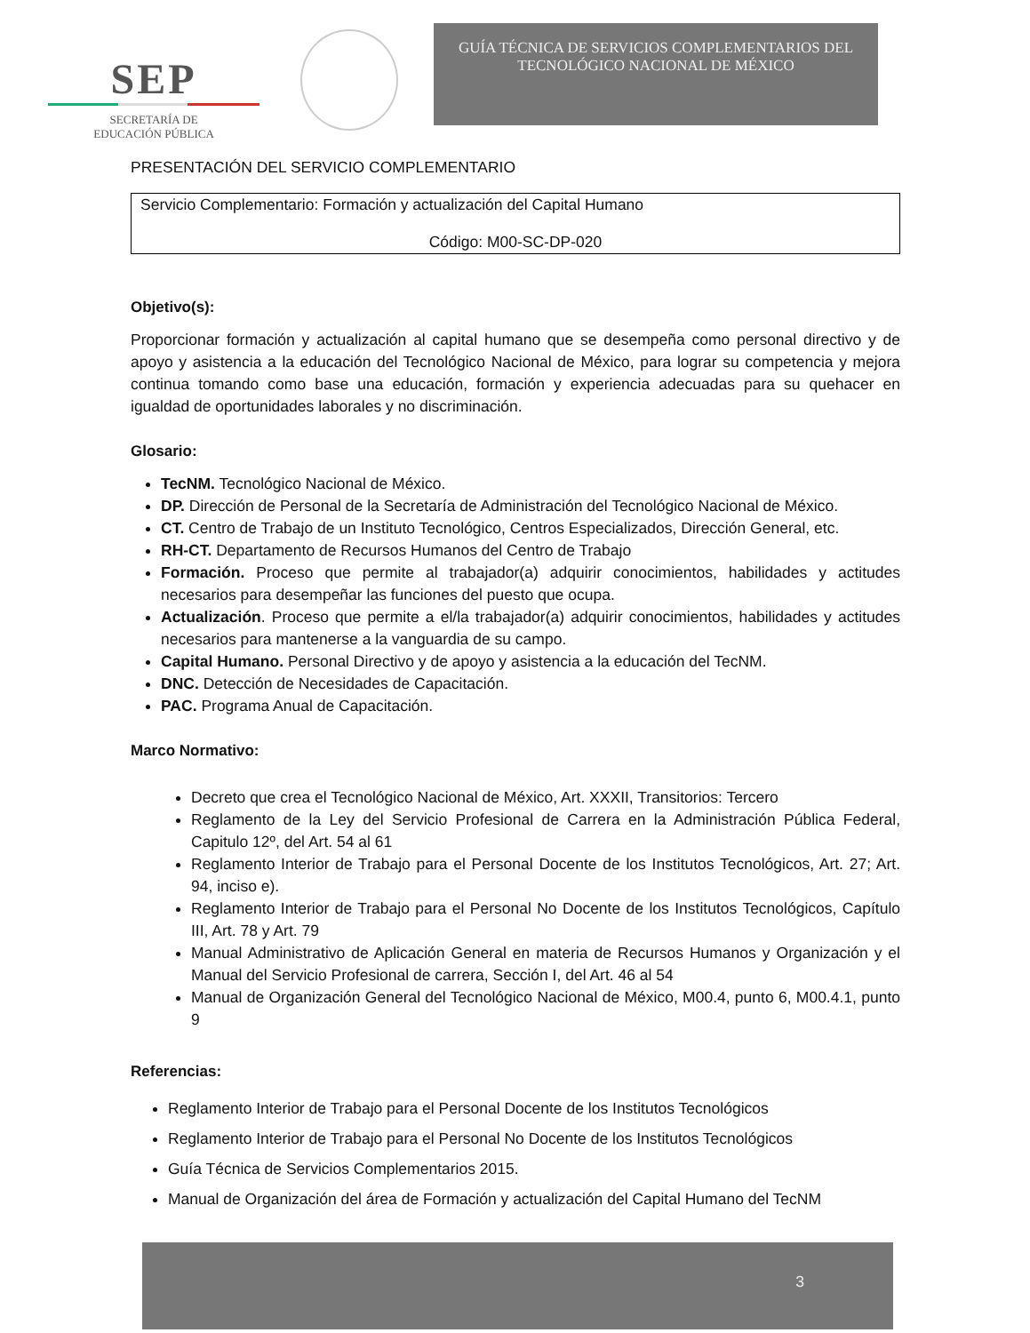SEP
SECRETARÍA DE
EDUCACIÓN PÚBLICA
GUÍA TÉCNICA DE SERVICIOS COMPLEMENTARIOS DEL
TECNOLÓGICO NACIONAL DE MÉXICO
PRESENTACIÓN DEL SERVICIO COMPLEMENTARIO
Servicio Complementario: Formación y actualización del Capital Humano
Código: M00-SC-DP-020
Objetivo(s):
Proporcionar formación y actualización al capital humano que se desempeña como personal directivo y de apoyo y asistencia a la educación del Tecnológico Nacional de México, para lograr su competencia y mejora continua tomando como base una educación, formación y experiencia adecuadas para su quehacer en igualdad de oportunidades laborales y no discriminación.
Glosario:
TecNM. Tecnológico Nacional de México.
DP. Dirección de Personal de la Secretaría de Administración del Tecnológico Nacional de México.
CT. Centro de Trabajo de un Instituto Tecnológico, Centros Especializados, Dirección General, etc.
RH-CT. Departamento de Recursos Humanos del Centro de Trabajo
Formación. Proceso que permite al trabajador(a) adquirir conocimientos, habilidades y actitudes necesarios para desempeñar las funciones del puesto que ocupa.
Actualización. Proceso que permite a el/la trabajador(a) adquirir conocimientos, habilidades y actitudes necesarios para mantenerse a la vanguardia de su campo.
Capital Humano. Personal Directivo y de apoyo y asistencia a la educación del TecNM.
DNC. Detección de Necesidades de Capacitación.
PAC. Programa Anual de Capacitación.
Marco Normativo:
Decreto que crea el Tecnológico Nacional de México, Art. XXXII, Transitorios: Tercero
Reglamento de la Ley del Servicio Profesional de Carrera en la Administración Pública Federal, Capitulo 12º, del Art. 54 al 61
Reglamento Interior de Trabajo para el Personal Docente de los Institutos Tecnológicos, Art. 27; Art. 94, inciso e).
Reglamento Interior de Trabajo para el Personal No Docente de los Institutos Tecnológicos, Capítulo III, Art. 78 y Art. 79
Manual Administrativo de Aplicación General en materia de Recursos Humanos y Organización y el Manual del Servicio Profesional de carrera, Sección I, del Art. 46 al 54
Manual de Organización General del Tecnológico Nacional de México, M00.4, punto 6, M00.4.1, punto 9
Referencias:
Reglamento Interior de Trabajo para el Personal Docente de los Institutos Tecnológicos
Reglamento Interior de Trabajo para el Personal No Docente de los Institutos Tecnológicos
Guía Técnica de Servicios Complementarios 2015.
Manual de Organización del área de Formación y actualización del Capital Humano del TecNM
3